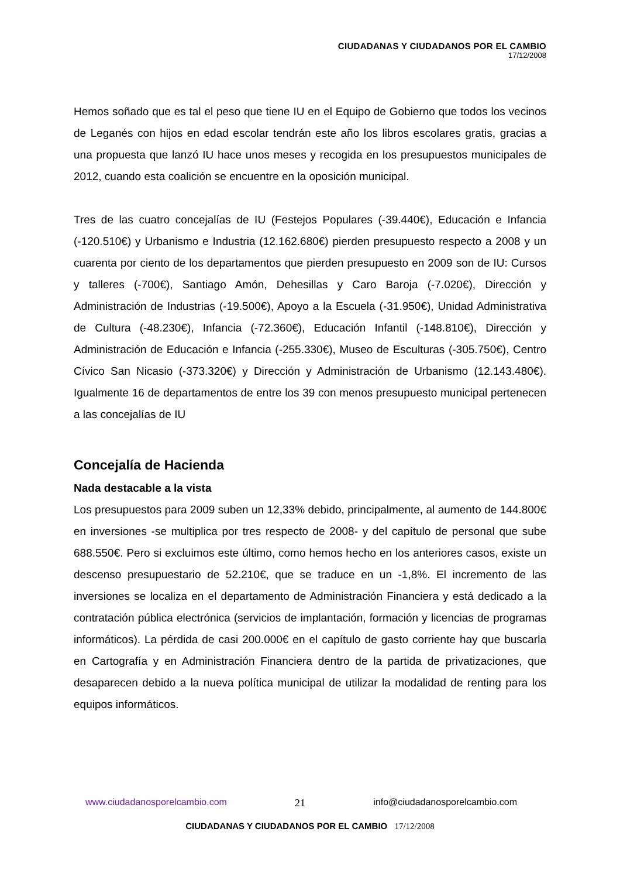CIUDADANAS Y CIUDADANOS POR EL CAMBIO
17/12/2008
Hemos soñado que es tal el peso que tiene IU en el Equipo de Gobierno que todos los vecinos de Leganés con hijos en edad escolar tendrán este año los libros escolares gratis, gracias a una propuesta que lanzó IU hace unos meses y recogida en los presupuestos municipales de 2012, cuando esta coalición se encuentre en la oposición municipal.
Tres de las cuatro concejalías de IU (Festejos Populares (-39.440€), Educación e Infancia (-120.510€) y Urbanismo e Industria (12.162.680€) pierden presupuesto respecto a 2008 y un cuarenta por ciento de los departamentos que pierden presupuesto en 2009 son de IU: Cursos y talleres (-700€), Santiago Amón, Dehesillas y Caro Baroja (-7.020€), Dirección y Administración de Industrias (-19.500€), Apoyo a la Escuela (-31.950€), Unidad Administrativa de Cultura (-48.230€), Infancia (-72.360€), Educación Infantil (-148.810€), Dirección y Administración de Educación e Infancia (-255.330€), Museo de Esculturas (-305.750€), Centro Cívico San Nicasio (-373.320€) y Dirección y Administración de Urbanismo (12.143.480€). Igualmente 16 de departamentos de entre los 39 con menos presupuesto municipal pertenecen a las concejalías de IU
Concejalía de Hacienda
Nada destacable a la vista
Los presupuestos para 2009 suben un 12,33% debido, principalmente, al aumento de 144.800€ en inversiones -se multiplica por tres respecto de 2008- y del capítulo de personal que sube 688.550€. Pero si excluimos este último, como hemos hecho en los anteriores casos, existe un descenso presupuestario de 52.210€, que se traduce en un -1,8%. El incremento de las inversiones se localiza en el departamento de Administración Financiera y está dedicado a la contratación pública electrónica (servicios de implantación, formación y licencias de programas informáticos). La pérdida de casi 200.000€ en el capítulo de gasto corriente hay que buscarla en Cartografía y en Administración Financiera dentro de la partida de privatizaciones, que desaparecen debido a la nueva política municipal de utilizar la modalidad de renting para los equipos informáticos.
www.ciudadanosporelcambio.com 21 info@ciudadanosporelcambio.com
CIUDADANAS Y CIUDADANOS POR EL CAMBIO 17/12/2008